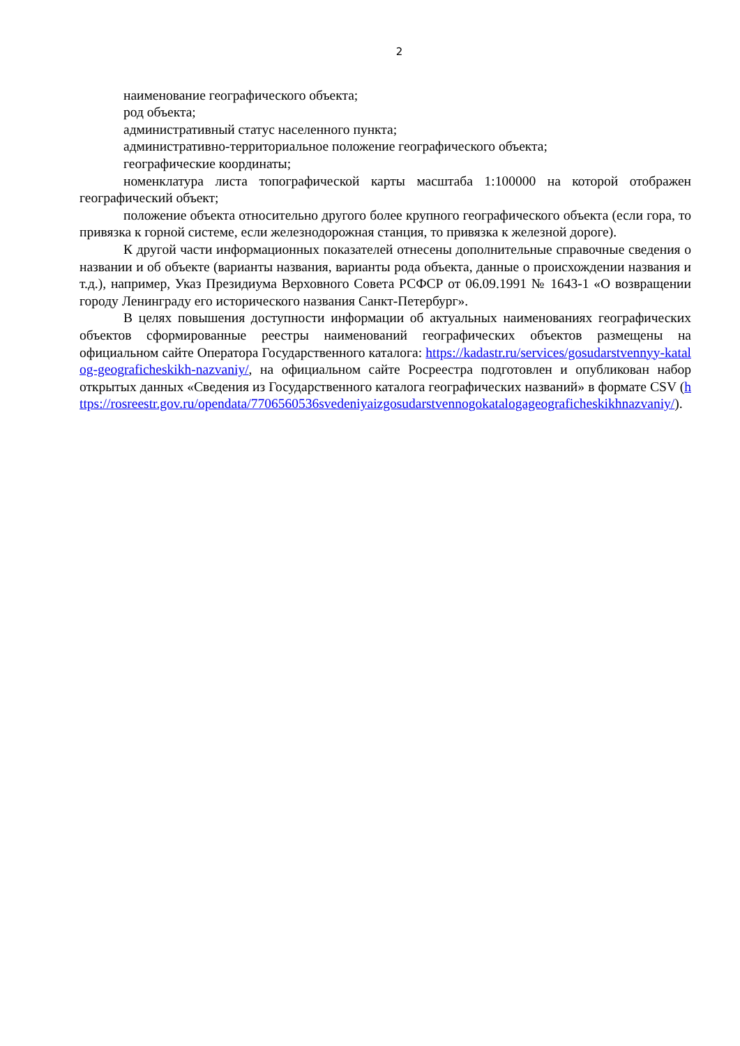2
наименование географического объекта;
род объекта;
административный статус населенного пункта;
административно-территориальное положение географического объекта;
географические координаты;
номенклатура листа топографической карты масштаба 1:100000 на которой отображен географический объект;
положение объекта относительно другого более крупного географического объекта (если гора, то привязка к горной системе, если железнодорожная станция, то привязка к железной дороге).
К другой части информационных показателей отнесены дополнительные справочные сведения о названии и об объекте (варианты названия, варианты рода объекта, данные о происхождении названия и т.д.), например, Указ Президиума Верховного Совета РСФСР от 06.09.1991 № 1643-1 «О возвращении городу Ленинграду его исторического названия Санкт-Петербург».
В целях повышения доступности информации об актуальных наименованиях географических объектов сформированные реестры наименований географических объектов размещены на официальном сайте Оператора Государственного каталога: https://kadastr.ru/services/gosudarstvennyy-katalog-geograficheskikh-nazvaniy/, на официальном сайте Росреестра подготовлен и опубликован набор открытых данных «Сведения из Государственного каталога географических названий» в формате CSV (https://rosreestr.gov.ru/opendata/7706560536svedeniyaizgosudarstvennogokatalogageograficheskikhnazvaniy/).